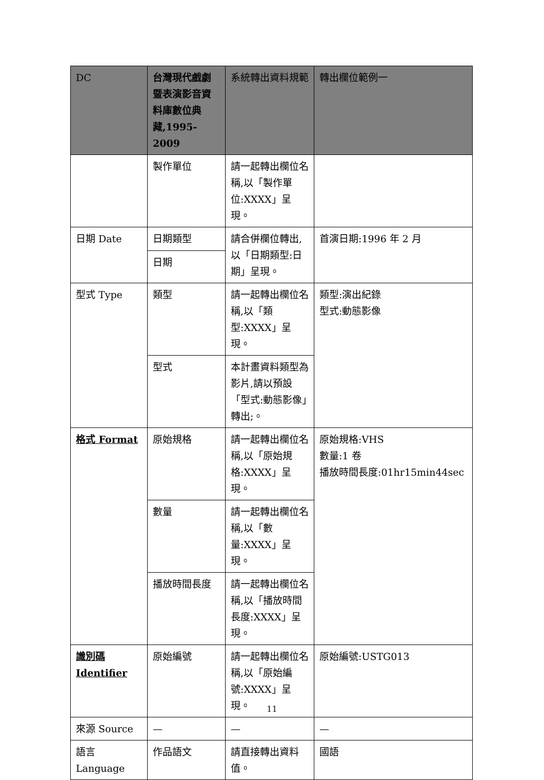| DC | 台灣現代戲劇暨表演影音資料庫數位典藏,1995-2009 | 系統轉出資料規範 | 轉出欄位範例一 |
| --- | --- | --- | --- |
| | 製作單位 | 請一起轉出欄位名稱,以「製作單位:XXXX」呈現。 | |
| 日期 Date | 日期類型 | 請合併欄位轉出,以「日期類型:日期」呈現。 | 首演日期:1996 年 2 月 |
| | 日期 | | |
| 型式 Type | 類型 | 請一起轉出欄位名稱,以「類型:XXXX」呈現。 | 類型:演出紀錄 型式:動態影像 |
| | 型式 | 本計畫資料類型為影片,請以預設「型式:動態影像」轉出;。 | |
| 格式 Format | 原始規格 | 請一起轉出欄位名稱,以「原始規格:XXXX」呈現。 | 原始規格:VHS 數量:1 卷 播放時間長度:01hr15min44sec |
| | 數量 | 請一起轉出欄位名稱,以「數量:XXXX」呈現。 | |
| | 播放時間長度 | 請一起轉出欄位名稱,以「播放時間長度:XXXX」呈現。 | |
| 識別碼 Identifier | 原始編號 | 請一起轉出欄位名稱,以「原始編號:XXXX」呈現。 | 原始編號:USTG013 |
| 來源 Source | — | — | — |
| 語言 Language | 作品語文 | 請直接轉出資料值。 | 國語 |
11